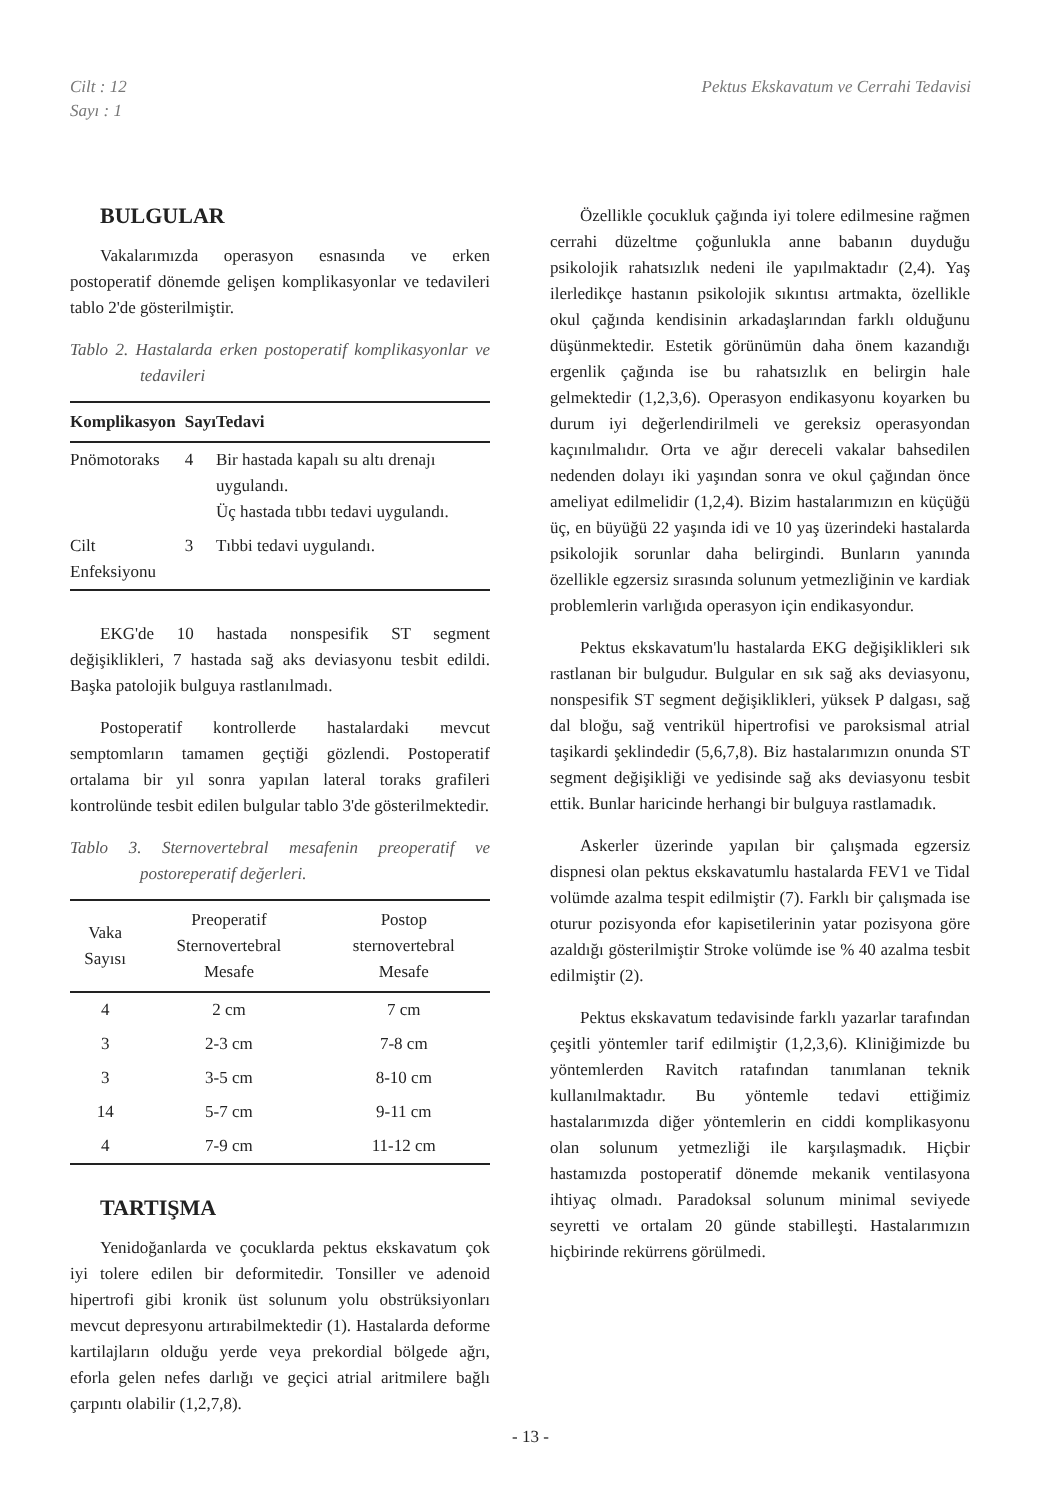Cilt : 12
Sayı : 1
Pektus Ekskavatum ve Cerrahi Tedavisi
BULGULAR
Vakalarımızda operasyon esnasında ve erken postoperatif dönemde gelişen komplikasyonlar ve tedavileri tablo 2'de gösterilmiştir.
Tablo 2. Hastalarda erken postoperatif komplikasyonlar ve tedavileri
| Komplikasyon | Sayı | Tedavi |
| --- | --- | --- |
| Pnömotoraks | 4 | Bir hastada kapalı su altı drenajı uygulandı. Üç hastada tıbbı tedavi uygulandı. |
| Cilt Enfeksiyonu | 3 | Tıbbi tedavi uygulandı. |
EKG'de 10 hastada nonspesifik ST segment değişiklikleri, 7 hastada sağ aks deviasyonu tesbit edildi. Başka patolojik bulguya rastlanılmadı.
Postoperatif kontrollerde hastalardaki mevcut semptomların tamamen geçtiği gözlendi. Postoperatif ortalama bir yıl sonra yapılan lateral toraks grafileri kontrolünde tesbit edilen bulgular tablo 3'de gösterilmektedir.
Tablo 3. Sternovertebral mesafenin preoperatif ve postoreperatif değerleri.
| Vaka Sayısı | Preoperatif Sternovertebral Mesafe | Postop sternovertebral Mesafe |
| --- | --- | --- |
| 4 | 2 cm | 7 cm |
| 3 | 2-3 cm | 7-8 cm |
| 3 | 3-5 cm | 8-10 cm |
| 14 | 5-7 cm | 9-11 cm |
| 4 | 7-9 cm | 11-12 cm |
TARTIŞMA
Yenidoğanlarda ve çocuklarda pektus ekskavatum çok iyi tolere edilen bir deformitedir. Tonsiller ve adenoid hipertrofi gibi kronik üst solunum yolu obstrüksiyonları mevcut depresyonu artırabilmektedir (1). Hastalarda deforme kartilajların olduğu yerde veya prekordial bölgede ağrı, eforla gelen nefes darlığı ve geçici atrial aritmilere bağlı çarpıntı olabilir (1,2,7,8).
Özellikle çocukluk çağında iyi tolere edilmesine rağmen cerrahi düzeltme çoğunlukla anne babanın duyduğu psikolojik rahatsızlık nedeni ile yapılmaktadır (2,4). Yaş ilerledikçe hastanın psikolojik sıkıntısı artmakta, özellikle okul çağında kendisinin arkadaşlarından farklı olduğunu düşünmektedir. Estetik görünümün daha önem kazandığı ergenlik çağında ise bu rahatsızlık en belirgin hale gelmektedir (1,2,3,6). Operasyon endikasyonu koyarken bu durum iyi değerlendirilmeli ve gereksiz operasyondan kaçınılmalıdır. Orta ve ağır dereceli vakalar bahsedilen nedenden dolayı iki yaşından sonra ve okul çağından önce ameliyat edilmelidir (1,2,4). Bizim hastalarımızın en küçüğü üç, en büyüğü 22 yaşında idi ve 10 yaş üzerindeki hastalarda psikolojik sorunlar daha belirgindi. Bunların yanında özellikle egzersiz sırasında solunum yetmezliğinin ve kardiak problemlerin varlığıda operasyon için endikasyondur.
Pektus ekskavatum'lu hastalarda EKG değişiklikleri sık rastlanan bir bulgudur. Bulgular en sık sağ aks deviasyonu, nonspesifik ST segment değişiklikleri, yüksek P dalgası, sağ dal bloğu, sağ ventrikül hipertrofisi ve paroksismal atrial taşikardi şeklindedir (5,6,7,8). Biz hastalarımızın onunda ST segment değişikliği ve yedisinde sağ aks deviasyonu tesbit ettik. Bunlar haricinde herhangi bir bulguya rastlamadık.
Askerler üzerinde yapılan bir çalışmada egzersiz dispnesi olan pektus ekskavatumlu hastalarda FEV1 ve Tidal volümde azalma tespit edilmiştir (7). Farklı bir çalışmada ise oturur pozisyonda efor kapisetilerinin yatar pozisyona göre azaldığı gösterilmiştir Stroke volümde ise % 40 azalma tesbit edilmiştir (2).
Pektus ekskavatum tedavisinde farklı yazarlar tarafından çeşitli yöntemler tarif edilmiştir (1,2,3,6). Kliniğimizde bu yöntemlerden Ravitch ratafından tanımlanan teknik kullanılmaktadır. Bu yöntemle tedavi ettiğimiz hastalarımızda diğer yöntemlerin en ciddi komplikasyonu olan solunum yetmezliği ile karşılaşmadık. Hiçbir hastamızda postoperatif dönemde mekanik ventilasyona ihtiyaç olmadı. Paradoksal solunum minimal seviyede seyretti ve ortalam 20 günde stabilleşti. Hastalarımızın hiçbirinde rekürrens görülmedi.
- 13 -